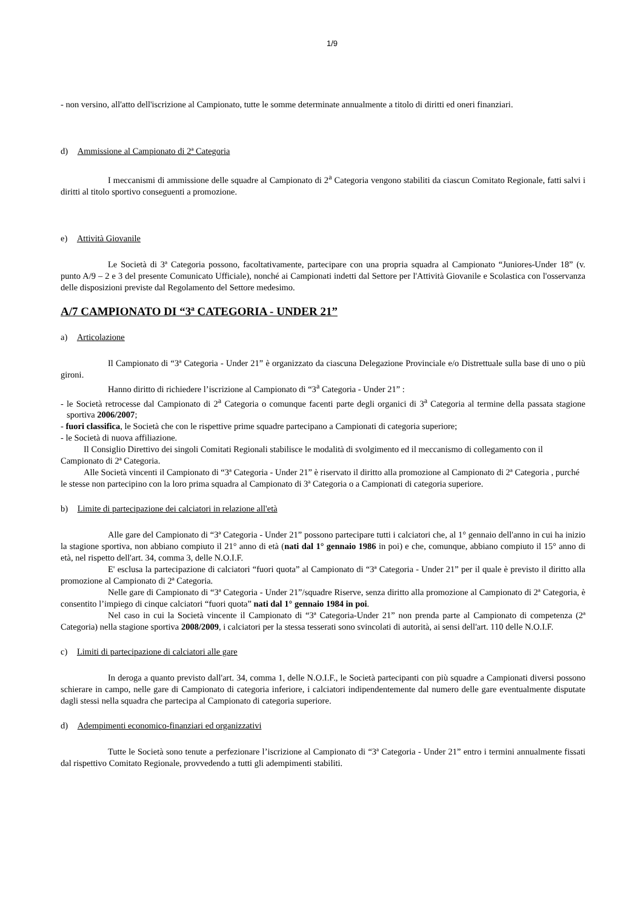1/9
- non versino, all'atto dell'iscrizione al Campionato, tutte le somme determinate annualmente a titolo di diritti ed oneri finanziari.
d) Ammissione al Campionato di 2ª Categoria
I meccanismi di ammissione delle squadre al Campionato di 2<sup>a</sup> Categoria vengono stabiliti da ciascun Comitato Regionale, fatti salvi i diritti al titolo sportivo conseguenti a promozione.
e) Attività Giovanile
Le Società di 3ª Categoria possono, facoltativamente, partecipare con una propria squadra al Campionato “Juniores-Under 18” (v. punto A/9 – 2 e 3 del presente Comunicato Ufficiale), nonché ai Campionati indetti dal Settore per l'Attività Giovanile e Scolastica con l'osservanza delle disposizioni previste dal Regolamento del Settore medesimo.
A/7 CAMPIONATO DI “3ª CATEGORIA - UNDER 21”
a) Articolazione
Il Campionato di “3ª Categoria - Under 21” è organizzato da ciascuna Delegazione Provinciale e/o Distrettuale sulla base di uno o più gironi.
Hanno diritto di richiedere l’iscrizione al Campionato di “3<sup>a</sup> Categoria - Under 21” :
- le Società retrocesse dal Campionato di 2<sup>a</sup> Categoria o comunque facenti parte degli organici di 3<sup>a</sup> Categoria al termine della passata stagione sportiva 2006/2007;
- fuori classifica, le Società che con le rispettive prime squadre partecipano a Campionati di categoria superiore;
- le Società di nuova affiliazione.
Il Consiglio Direttivo dei singoli Comitati Regionali stabilisce le modalità di svolgimento ed il meccanismo di collegamento con il Campionato di 2ª Categoria.
Alle Società vincenti il Campionato di “3ª Categoria - Under 21” è riservato il diritto alla promozione al Campionato di 2ª Categoria , purché le stesse non partecipino con la loro prima squadra al Campionato di 3ª Categoria o a Campionati di categoria superiore.
b) Limite di partecipazione dei calciatori in relazione all'età
Alle gare del Campionato di “3ª Categoria - Under 21” possono partecipare tutti i calciatori che, al 1° gennaio dell'anno in cui ha inizio la stagione sportiva, non abbiano compiuto il 21° anno di età (nati dal 1° gennaio 1986 in poi) e che, comunque, abbiano compiuto il 15° anno di età, nel rispetto dell'art. 34, comma 3, delle N.O.I.F.
E' esclusa la partecipazione di calciatori “fuori quota” al Campionato di “3ª Categoria - Under 21” per il quale è previsto il diritto alla promozione al Campionato di 2ª Categoria.
Nelle gare di Campionato di “3ª Categoria - Under 21”/squadre Riserve, senza diritto alla promozione al Campionato di 2ª Categoria, è consentito l’impiego di cinque calciatori “fuori quota” nati dal 1° gennaio 1984 in poi.
Nel caso in cui la Società vincente il Campionato di “3ª Categoria-Under 21” non prenda parte al Campionato di competenza (2ª Categoria) nella stagione sportiva 2008/2009, i calciatori per la stessa tesserati sono svincolati di autorità, ai sensi dell'art. 110 delle N.O.I.F.
c) Limiti di partecipazione di calciatori alle gare
In deroga a quanto previsto dall'art. 34, comma 1, delle N.O.I.F., le Società partecipanti con più squadre a Campionati diversi possono schierare in campo, nelle gare di Campionato di categoria inferiore, i calciatori indipendentemente dal numero delle gare eventualmente disputate dagli stessi nella squadra che partecipa al Campionato di categoria superiore.
d) Adempimenti economico-finanziari ed organizzativi
Tutte le Società sono tenute a perfezionare l’iscrizione al Campionato di “3ª Categoria - Under 21” entro i termini annualmente fissati dal rispettivo Comitato Regionale, provvedendo a tutti gli adempimenti stabiliti.